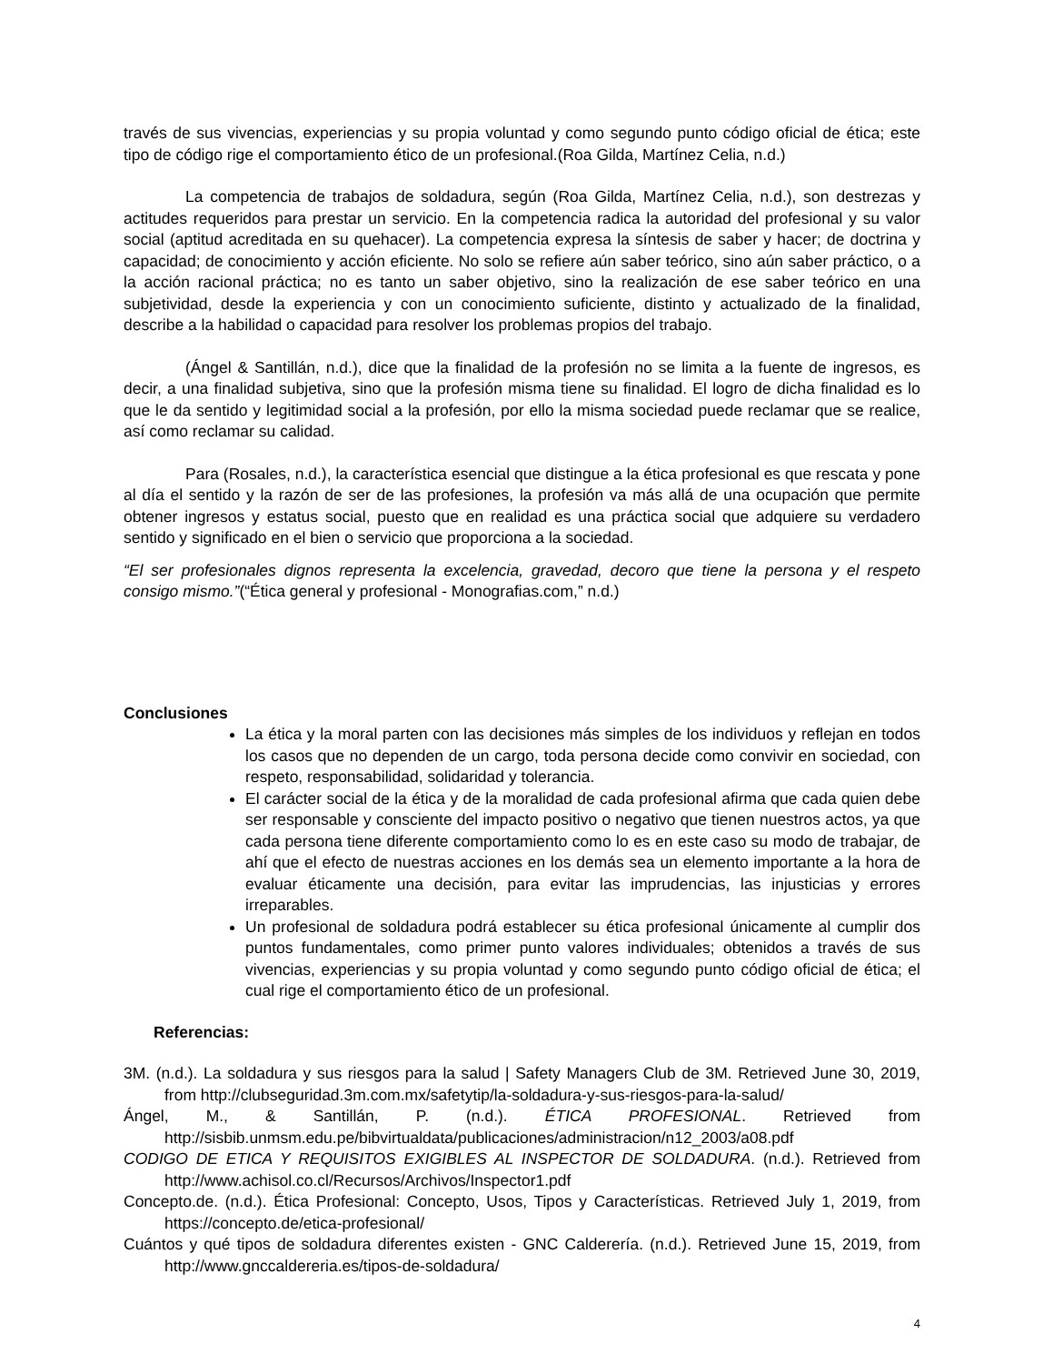través de sus vivencias, experiencias y su propia voluntad y como segundo punto código oficial de ética; este tipo de código rige el comportamiento ético de un profesional.(Roa Gilda, Martínez Celia, n.d.)
La competencia de trabajos de soldadura, según (Roa Gilda, Martínez Celia, n.d.), son destrezas y actitudes requeridos para prestar un servicio. En la competencia radica la autoridad del profesional y su valor social (aptitud acreditada en su quehacer). La competencia expresa la síntesis de saber y hacer; de doctrina y capacidad; de conocimiento y acción eficiente. No solo se refiere aún saber teórico, sino aún saber práctico, o a la acción racional práctica; no es tanto un saber objetivo, sino la realización de ese saber teórico en una subjetividad, desde la experiencia y con un conocimiento suficiente, distinto y actualizado de la finalidad, describe a la habilidad o capacidad para resolver los problemas propios del trabajo.
(Ángel & Santillán, n.d.), dice que la finalidad de la profesión no se limita a la fuente de ingresos, es decir, a una finalidad subjetiva, sino que la profesión misma tiene su finalidad. El logro de dicha finalidad es lo que le da sentido y legitimidad social a la profesión, por ello la misma sociedad puede reclamar que se realice, así como reclamar su calidad.
Para (Rosales, n.d.), la característica esencial que distingue a la ética profesional es que rescata y pone al día el sentido y la razón de ser de las profesiones, la profesión va más allá de una ocupación que permite obtener ingresos y estatus social, puesto que en realidad es una práctica social que adquiere su verdadero sentido y significado en el bien o servicio que proporciona a la sociedad.
“El ser profesionales dignos representa la excelencia, gravedad, decoro que tiene la persona y el respeto consigo mismo.”(“Ética general y profesional - Monografias.com,” n.d.)
Conclusiones
La ética y la moral parten con las decisiones más simples de los individuos y reflejan en todos los casos que no dependen de un cargo, toda persona decide como convivir en sociedad, con respeto, responsabilidad, solidaridad y tolerancia.
El carácter social de la ética y de la moralidad de cada profesional afirma que cada quien debe ser responsable y consciente del impacto positivo o negativo que tienen nuestros actos, ya que cada persona tiene diferente comportamiento como lo es en este caso su modo de trabajar, de ahí que el efecto de nuestras acciones en los demás sea un elemento importante a la hora de evaluar éticamente una decisión, para evitar las imprudencias, las injusticias y errores irreparables.
Un profesional de soldadura podrá establecer su ética profesional únicamente al cumplir dos puntos fundamentales, como primer punto valores individuales; obtenidos a través de sus vivencias, experiencias y su propia voluntad y como segundo punto código oficial de ética; el cual rige el comportamiento ético de un profesional.
Referencias:
3M. (n.d.). La soldadura y sus riesgos para la salud | Safety Managers Club de 3M. Retrieved June 30, 2019, from http://clubseguridad.3m.com.mx/safetytip/la-soldadura-y-sus-riesgos-para-la-salud/
Ángel, M., & Santillán, P. (n.d.). ÉTICA PROFESIONAL. Retrieved from http://sisbib.unmsm.edu.pe/bibvirtualdata/publicaciones/administracion/n12_2003/a08.pdf
CODIGO DE ETICA Y REQUISITOS EXIGIBLES AL INSPECTOR DE SOLDADURA. (n.d.). Retrieved from http://www.achisol.co.cl/Recursos/Archivos/Inspector1.pdf
Concepto.de. (n.d.). Ética Profesional: Concepto, Usos, Tipos y Características. Retrieved July 1, 2019, from https://concepto.de/etica-profesional/
Cuántos y qué tipos de soldadura diferentes existen - GNC Calderería. (n.d.). Retrieved June 15, 2019, from http://www.gnccaldereria.es/tipos-de-soldadura/
4